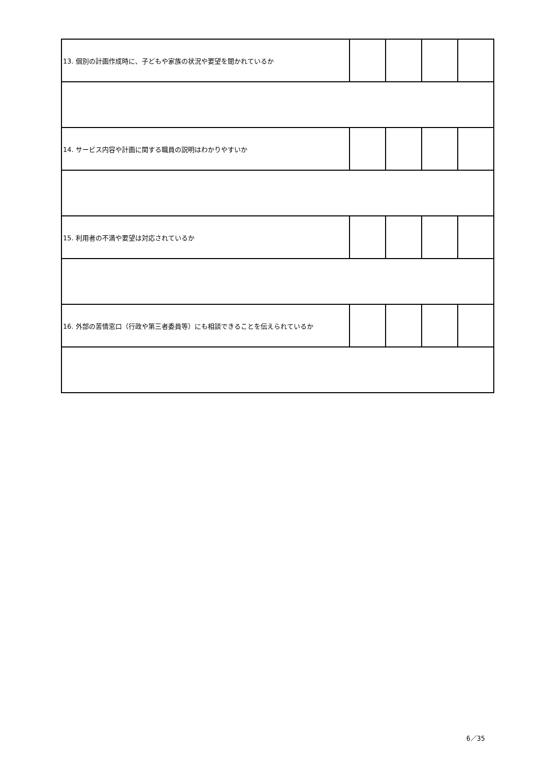| 13. 個別の計画作成時に、子どもや家族の状況や要望を聞かれているか | | | | |
| 14. サービス内容や計画に関する職員の説明はわかりやすいか | | | | |
| 15. 利用者の不満や要望は対応されているか | | | | |
| 16. 外部の苦情窓口（行政や第三者委員等）にも相談できることを伝えられているか | | | | |
6／35